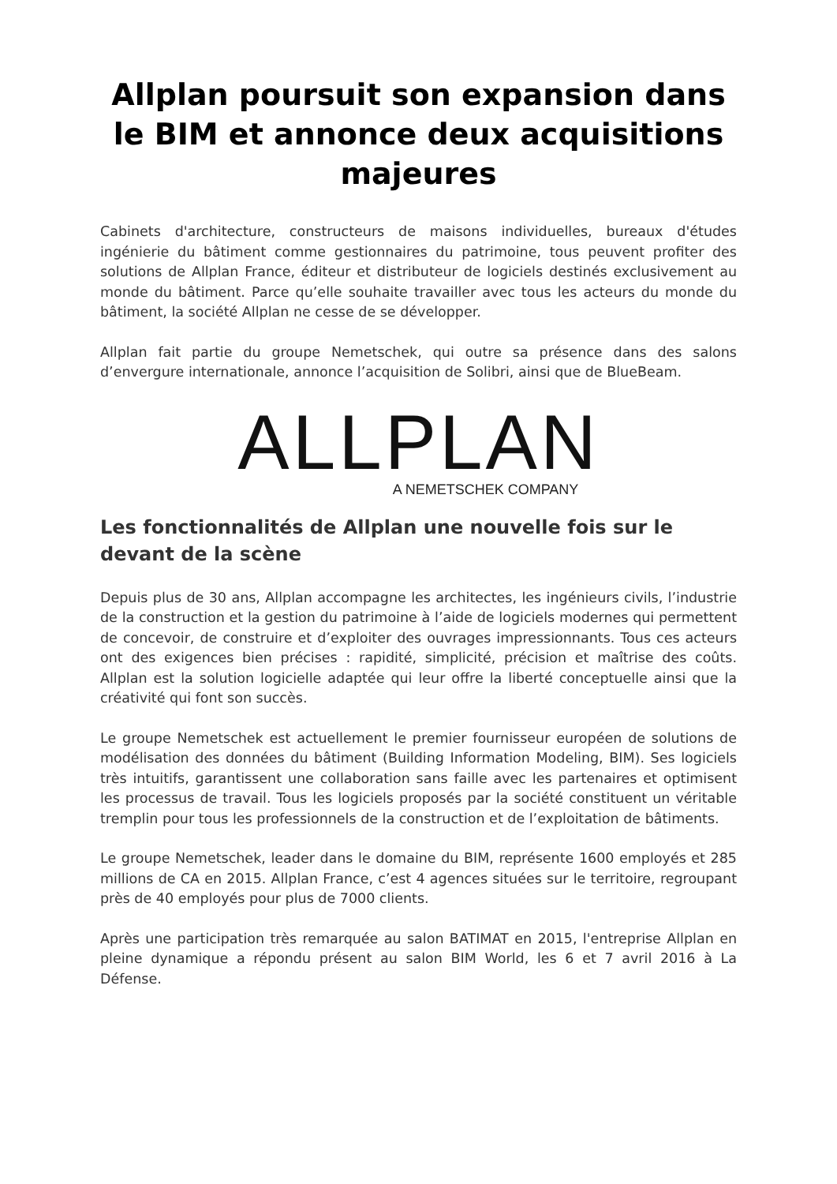Allplan poursuit son expansion dans le BIM et annonce deux acquisitions majeures
Cabinets d'architecture, constructeurs de maisons individuelles, bureaux d'études ingénierie du bâtiment comme gestionnaires du patrimoine, tous peuvent profiter des solutions de Allplan France, éditeur et distributeur de logiciels destinés exclusivement au monde du bâtiment. Parce qu’elle souhaite travailler avec tous les acteurs du monde du bâtiment, la société Allplan ne cesse de se développer.
Allplan fait partie du groupe Nemetschek, qui outre sa présence dans des salons d’envergure internationale, annonce l’acquisition de Solibri, ainsi que de BlueBeam.
ALLPLAN
A NEMETSCHEK COMPANY
Les fonctionnalités de Allplan une nouvelle fois sur le devant de la scène
Depuis plus de 30 ans, Allplan accompagne les architectes, les ingénieurs civils, l’industrie de la construction et la gestion du patrimoine à l’aide de logiciels modernes qui permettent de concevoir, de construire et d’exploiter des ouvrages impressionnants. Tous ces acteurs ont des exigences bien précises : rapidité, simplicité, précision et maîtrise des coûts. Allplan est la solution logicielle adaptée qui leur offre la liberté conceptuelle ainsi que la créativité qui font son succès.
Le groupe Nemetschek est actuellement le premier fournisseur européen de solutions de modélisation des données du bâtiment (Building Information Modeling, BIM). Ses logiciels très intuitifs, garantissent une collaboration sans faille avec les partenaires et optimisent les processus de travail. Tous les logiciels proposés par la société constituent un véritable tremplin pour tous les professionnels de la construction et de l’exploitation de bâtiments.
Le groupe Nemetschek, leader dans le domaine du BIM, représente 1600 employés et 285 millions de CA en 2015. Allplan France, c’est 4 agences situées sur le territoire, regroupant près de 40 employés pour plus de 7000 clients.
Après une participation très remarquée au salon BATIMAT en 2015, l'entreprise Allplan en pleine dynamique a répondu présent au salon BIM World, les 6 et 7 avril 2016 à La Défense.